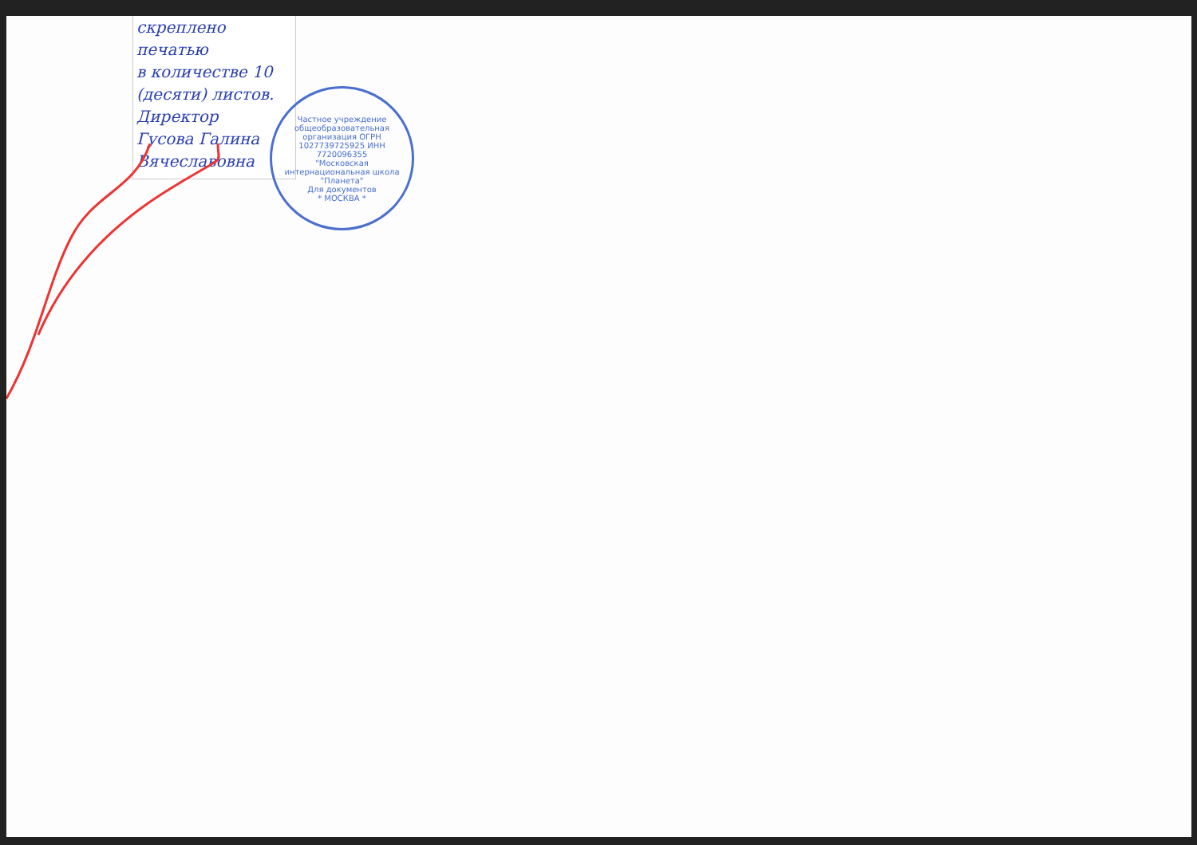скреплено печатью
в количестве 10
(десяти) листов.
Директор
Гусова Галина Вячеславовна
Частное учреждение общеобразовательная организация ОГРН 1027739725925 ИНН 7720096355
"Московская интернациональная школа "Планета"
Для документов
* МОСКВА *